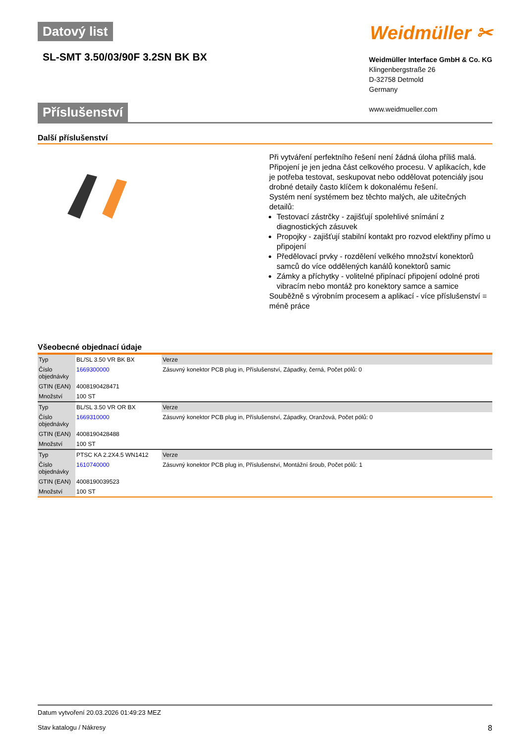Datový list
SL-SMT 3.50/03/90F 3.2SN BK BX
Weidmüller ✂
Weidmüller Interface GmbH & Co. KG
Klingenbergstraße 26
D-32758 Detmold
Germany
www.weidmueller.com
Příslušenství
Další příslušenství
Při vytváření perfektního řešení není žádná úloha příliš malá.
Připojení je jen jedna část celkového procesu. V aplikacích, kde je potřeba testovat, seskupovat nebo oddělovat potenciály jsou drobné detaily často klíčem k dokonalému řešení.
Systém není systémem bez těchto malých, ale užitečných detailů:
Testovací zástrčky - zajišťují spolehlivé snímání z diagnostických zásuvek
Propojky - zajišťují stabilní kontakt pro rozvod elektřiny přímo u připojení
Předělovací prvky - rozdělení velkého množství konektorů samců do více oddělených kanálů konektorů samic
Zámky a příchytky - volitelné připínací připojení odolné proti vibracím nebo montáž pro konektory samce a samice
Souběžně s výrobním procesem a aplikací - více příslušenství = méně práce
Všeobecné objednací údaje
| Typ | BL/SL 3.50 VR BK BX | Verze |
| Číslo objednávky | 1669300000 | Zásuvný konektor PCB plug in, Příslušenství, Západky, černá, Počet pólů: 0 |
| GTIN (EAN) | 4008190428471 | |
| Množství | 100 ST | |
| Typ | BL/SL 3.50 VR OR BX | Verze |
| Číslo objednávky | 1669310000 | Zásuvný konektor PCB plug in, Příslušenství, Západky, Oranžová, Počet pólů: 0 |
| GTIN (EAN) | 4008190428488 | |
| Množství | 100 ST | |
| Typ | PTSC KA 2.2X4.5 WN1412 | Verze |
| Číslo objednávky | 1610740000 | Zásuvný konektor PCB plug in, Příslušenství, Montážní šroub, Počet pólů: 1 |
| GTIN (EAN) | 4008190039523 | |
| Množství | 100 ST | |
Datum vytvoření 20.03.2026 01:49:23 MEZ
Stav katalogu / Nákresy 8